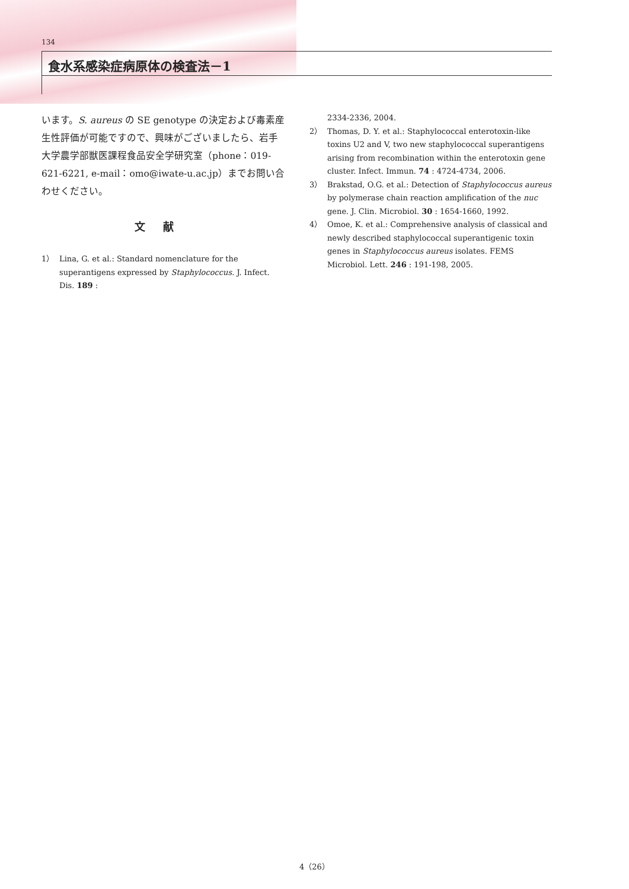134
食水系感染症病原体の検査法－1
います。S. aureus の SE genotype の決定および毒素産生性評価が可能ですので、興味がございましたら、岩手大学農学部獣医課程食品安全学研究室（phone：019-621-6221, e-mail：omo@iwate-u.ac.jp）までお問い合わせください。
文献
1） Lina, G. et al.: Standard nomenclature for the superantigens expressed by Staphylococcus. J. Infect. Dis. 189 :
2334-2336, 2004.
2） Thomas, D. Y. et al.: Staphylococcal enterotoxin-like toxins U2 and V, two new staphylococcal superantigens arising from recombination within the enterotoxin gene cluster. Infect. Immun. 74 : 4724-4734, 2006.
3） Brakstad, O.G. et al.: Detection of Staphylococcus aureus by polymerase chain reaction amplification of the nuc gene. J. Clin. Microbiol. 30 : 1654-1660, 1992.
4） Omoe, K. et al.: Comprehensive analysis of classical and newly described staphylococcal superantigenic toxin genes in Staphylococcus aureus isolates. FEMS Microbiol. Lett. 246 : 191-198, 2005.
4（26）